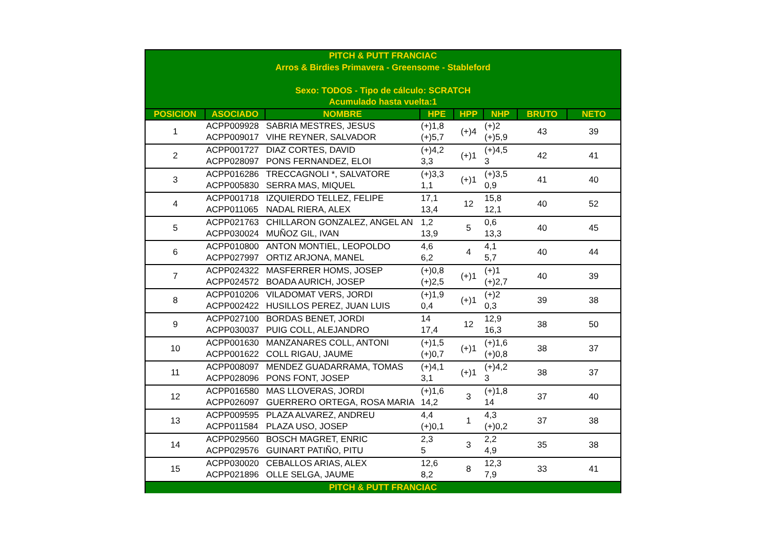| PITCH & PUTT FRANCIAC Arros & Birdies Primavera - Greensome - Stableford Sexo: TODOS - Tipo de cálculo: SCRATCH Acumulado hasta vuelta:1 | | | | | | | |
| POSICION | ASOCIADO | NOMBRE | HPE | HPP | NHP | BRUTO | NETO |
| 1 | ACPP009928 ACPP009017 | SABRIA MESTRES, JESUS VIHE REYNER, SALVADOR | (+)1,8 (+)5,7 | (+)4 | (+)2 (+)5,9 | 43 | 39 |
| 2 | ACPP001727 ACPP028097 | DIAZ CORTES, DAVID PONS FERNANDEZ, ELOI | (+)4,2 3,3 | (+)1 | (+)4,5 3 | 42 | 41 |
| 3 | ACPP016286 ACPP005830 | TRECCAGNOLI *, SALVATORE SERRA MAS, MIQUEL | (+)3,3 1,1 | (+)1 | (+)3,5 0,9 | 41 | 40 |
| 4 | ACPP001718 ACPP011065 | IZQUIERDO TELLEZ, FELIPE NADAL RIERA, ALEX | 17,1 13,4 | 12 | 15,8 12,1 | 40 | 52 |
| 5 | ACPP021763 ACPP030024 | CHILLARON GONZALEZ, ANGEL AN MUÑOZ GIL, IVAN | 1,2 13,9 | 5 | 0,6 13,3 | 40 | 45 |
| 6 | ACPP010800 ACPP027997 | ANTON MONTIEL, LEOPOLDO ORTIZ ARJONA, MANEL | 4,6 6,2 | 4 | 4,1 5,7 | 40 | 44 |
| 7 | ACPP024322 ACPP024572 | MASFERRER HOMS, JOSEP BOADA AURICH, JOSEP | (+)0,8 (+)2,5 | (+)1 | (+)1 (+)2,7 | 40 | 39 |
| 8 | ACPP010206 ACPP002422 | VILADOMAT VERS, JORDI HUSILLOS PEREZ, JUAN LUIS | (+)1,9 0,4 | (+)1 | (+)2 0,3 | 39 | 38 |
| 9 | ACPP027100 ACPP030037 | BORDAS BENET, JORDI PUIG COLL, ALEJANDRO | 14 17,4 | 12 | 12,9 16,3 | 38 | 50 |
| 10 | ACPP001630 ACPP001622 | MANZANARES COLL, ANTONI COLL RIGAU, JAUME | (+)1,5 (+)0,7 | (+)1 | (+)1,6 (+)0,8 | 38 | 37 |
| 11 | ACPP008097 ACPP028096 | MENDEZ GUADARRAMA, TOMAS PONS FONT, JOSEP | (+)4,1 3,1 | (+)1 | (+)4,2 3 | 38 | 37 |
| 12 | ACPP016580 ACPP026097 | MAS LLOVERAS, JORDI GUERRERO ORTEGA, ROSA MARIA | (+)1,6 14,2 | 3 | (+)1,8 14 | 37 | 40 |
| 13 | ACPP009595 ACPP011584 | PLAZA ALVAREZ, ANDREU PLAZA USO, JOSEP | 4,4 (+)0,1 | 1 | 4,3 (+)0,2 | 37 | 38 |
| 14 | ACPP029560 ACPP029576 | BOSCH MAGRET, ENRIC GUINART PATIÑO, PITU | 2,3 5 | 3 | 2,2 4,9 | 35 | 38 |
| 15 | ACPP030020 ACPP021896 | CEBALLOS ARIAS, ALEX OLLE SELGA, JAUME | 12,6 8,2 | 8 | 12,3 7,9 | 33 | 41 |
| PITCH & PUTT FRANCIAC | | | | | | | |